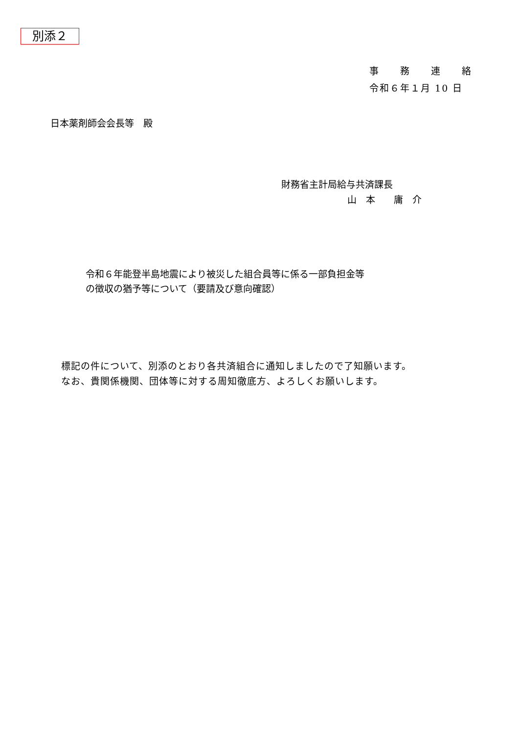別添２
事　　務　　連　　絡
令和６年１月 10 日
日本薬剤師会会長等　殿
財務省主計局給与共済課長
山　本　　庸　介
令和６年能登半島地震により被災した組合員等に係る一部負担金等
の徴収の猶予等について（要請及び意向確認）
標記の件について、別添のとおり各共済組合に通知しましたので了知願います。
なお、貴関係機関、団体等に対する周知徹底方、よろしくお願いします。